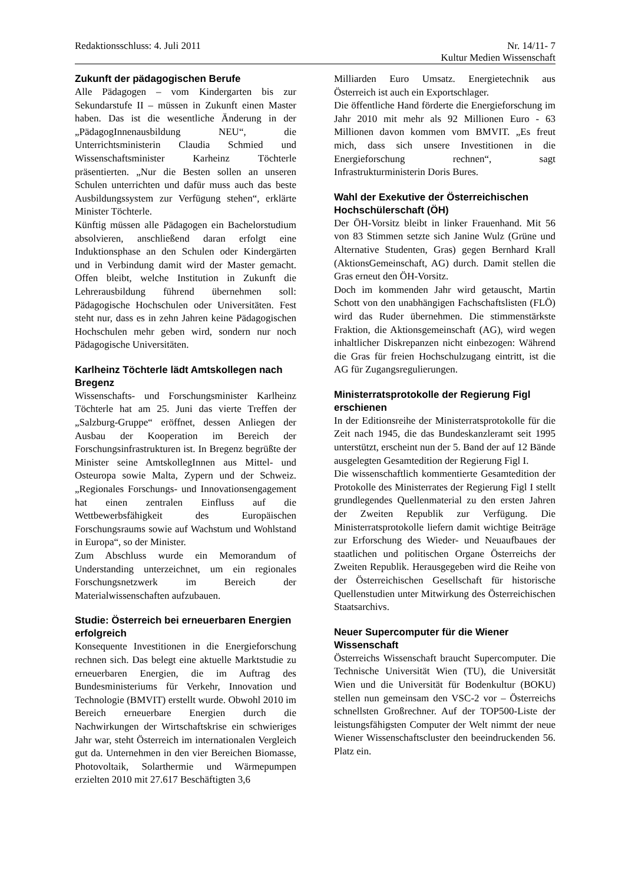Redaktionsschluss: 4. Juli 2011 Nr. 14/11- 7
Kultur Medien Wissenschaft
Zukunft der pädagogischen Berufe
Alle Pädagogen – vom Kindergarten bis zur Sekundarstufe II – müssen in Zukunft einen Master haben. Das ist die wesentliche Änderung in der „PädagogInnenausbildung NEU“, die Unterrichtsministerin Claudia Schmied und Wissenschaftsminister Karheinz Töchterle präsentierten. „Nur die Besten sollen an unseren Schulen unterrichten und dafür muss auch das beste Ausbildungssystem zur Verfügung stehen“, erklärte Minister Töchterle.
Künftig müssen alle Pädagogen ein Bachelorstudium absolvieren, anschließend daran erfolgt eine Induktionsphase an den Schulen oder Kindergärten und in Verbindung damit wird der Master gemacht. Offen bleibt, welche Institution in Zukunft die Lehrerausbildung führend übernehmen soll: Pädagogische Hochschulen oder Universitäten. Fest steht nur, dass es in zehn Jahren keine Pädagogischen Hochschulen mehr geben wird, sondern nur noch Pädagogische Universitäten.
Karlheinz Töchterle lädt Amtskollegen nach Bregenz
Wissenschafts- und Forschungsminister Karlheinz Töchterle hat am 25. Juni das vierte Treffen der „Salzburg-Gruppe“ eröffnet, dessen Anliegen der Ausbau der Kooperation im Bereich der Forschungsinfrastrukturen ist. In Bregenz begrüßte der Minister seine AmtskollegInnen aus Mittel- und Osteuropa sowie Malta, Zypern und der Schweiz. „Regionales Forschungs- und Innovationsengagement hat einen zentralen Einfluss auf die Wettbewerbsfähigkeit des Europäischen Forschungsraums sowie auf Wachstum und Wohlstand in Europa“, so der Minister.
Zum Abschluss wurde ein Memorandum of Understanding unterzeichnet, um ein regionales Forschungsnetzwerk im Bereich der Materialwissenschaften aufzubauen.
Studie: Österreich bei erneuerbaren Energien erfolgreich
Konsequente Investitionen in die Energieforschung rechnen sich. Das belegt eine aktuelle Marktstudie zu erneuerbaren Energien, die im Auftrag des Bundesministeriums für Verkehr, Innovation und Technologie (BMVIT) erstellt wurde. Obwohl 2010 im Bereich erneuerbare Energien durch die Nachwirkungen der Wirtschaftskrise ein schwieriges Jahr war, steht Österreich im internationalen Vergleich gut da. Unternehmen in den vier Bereichen Biomasse, Photovoltaik, Solarthermie und Wärmepumpen erzielten 2010 mit 27.617 Beschäftigten 3,6
Milliarden Euro Umsatz. Energietechnik aus Österreich ist auch ein Exportschlager.
Die öffentliche Hand förderte die Energieforschung im Jahr 2010 mit mehr als 92 Millionen Euro - 63 Millionen davon kommen vom BMVIT. „Es freut mich, dass sich unsere Investitionen in die Energieforschung rechnen“, sagt Infrastrukturministerin Doris Bures.
Wahl der Exekutive der Österreichischen Hochschülerschaft (ÖH)
Der ÖH-Vorsitz bleibt in linker Frauenhand. Mit 56 von 83 Stimmen setzte sich Janine Wulz (Grüne und Alternative Studenten, Gras) gegen Bernhard Krall (AktionsGemeinschaft, AG) durch. Damit stellen die Gras erneut den ÖH-Vorsitz.
Doch im kommenden Jahr wird getauscht, Martin Schott von den unabhängigen Fachschaftslisten (FLÖ) wird das Ruder übernehmen. Die stimmenstärkste Fraktion, die Aktionsgemeinschaft (AG), wird wegen inhaltlicher Diskrepanzen nicht einbezogen: Während die Gras für freien Hochschulzugang eintritt, ist die AG für Zugangsregulierungen.
Ministerratsprotokolle der Regierung Figl erschienen
In der Editionsreihe der Ministerratsprotokolle für die Zeit nach 1945, die das Bundeskanzleramt seit 1995 unterstützt, erscheint nun der 5. Band der auf 12 Bände ausgelegten Gesamtedition der Regierung Figl I.
Die wissenschaftlich kommentierte Gesamtedition der Protokolle des Ministerrates der Regierung Figl I stellt grundlegendes Quellenmaterial zu den ersten Jahren der Zweiten Republik zur Verfügung. Die Ministerratsprotokolle liefern damit wichtige Beiträge zur Erforschung des Wieder- und Neuaufbaues der staatlichen und politischen Organe Österreichs der Zweiten Republik. Herausgegeben wird die Reihe von der Österreichischen Gesellschaft für historische Quellenstudien unter Mitwirkung des Österreichischen Staatsarchivs.
Neuer Supercomputer für die Wiener Wissenschaft
Österreichs Wissenschaft braucht Supercomputer. Die Technische Universität Wien (TU), die Universität Wien und die Universität für Bodenkultur (BOKU) stellen nun gemeinsam den VSC-2 vor – Österreichs schnellsten Großrechner. Auf der TOP500-Liste der leistungsfähigsten Computer der Welt nimmt der neue Wiener Wissenschaftscluster den beeindruckenden 56. Platz ein.